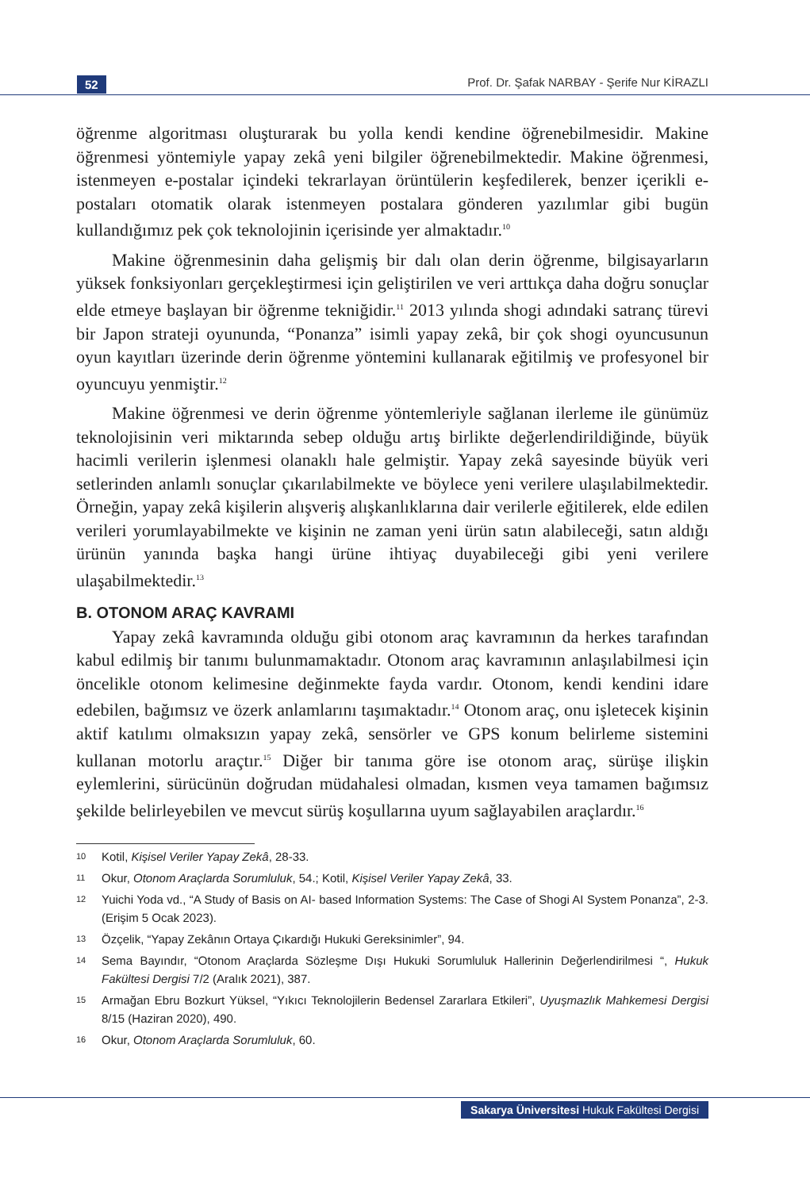52 Prof. Dr. Şafak NARBAY - Şerife Nur KİRAZLI
öğrenme algoritması oluşturarak bu yolla kendi kendine öğrenebilmesidir. Makine öğrenmesi yöntemiyle yapay zekâ yeni bilgiler öğrenebilmektedir. Makine öğrenmesi, istenmeyen e-postalar içindeki tekrarlayan örüntülerin keşfedilerek, benzer içerikli e- postaları otomatik olarak istenmeyen postalara gönderen yazılımlar gibi bugün kullandığımız pek çok teknolojinin içerisinde yer almaktadır.<sup>10</sup>
Makine öğrenmesinin daha gelişmiş bir dalı olan derin öğrenme, bilgisayarların yüksek fonksiyonları gerçekleştirmesi için geliştirilen ve veri arttıkça daha doğru sonuçlar elde etmeye başlayan bir öğrenme tekniğidir.<sup>11</sup> 2013 yılında shogi adındaki satranç türevi bir Japon strateji oyununda, “Ponanza” isimli yapay zekâ, bir çok shogi oyuncusunun oyun kayıtları üzerinde derin öğrenme yöntemini kullanarak eğitilmiş ve profesyonel bir oyuncuyu yenmiştir.<sup>12</sup>
Makine öğrenmesi ve derin öğrenme yöntemleriyle sağlanan ilerleme ile günümüz teknolojisinin veri miktarında sebep olduğu artış birlikte değerlendirildiğinde, büyük hacimli verilerin işlenmesi olanaklı hale gelmiştir. Yapay zekâ sayesinde büyük veri setlerinden anlamlı sonuçlar çıkarılabilmekte ve böylece yeni verilere ulaşılabilmektedir. Örneğin, yapay zekâ kişilerin alışveriş alışkanlıklarına dair verilerle eğitilerek, elde edilen verileri yorumlayabilmekte ve kişinin ne zaman yeni ürün satın alabileceği, satın aldığı ürünün yanında başka hangi ürüne ihtiyaç duyabileceği gibi yeni verilere ulaşabilmektedir.<sup>13</sup>
B. OTONOM ARAÇ KAVRAMI
Yapay zekâ kavramında olduğu gibi otonom araç kavramının da herkes tarafından kabul edilmiş bir tanımı bulunmamaktadır. Otonom araç kavramının anlaşılabilmesi için öncelikle otonom kelimesine değinmekte fayda vardır. Otonom, kendi kendini idare edebilen, bağımsız ve özerk anlamlarını taşımaktadır.<sup>14</sup> Otonom araç, onu işletecek kişinin aktif katılımı olmaksızın yapay zekâ, sensörler ve GPS konum belirleme sistemini kullanan motorlu araçtır.<sup>15</sup> Diğer bir tanıma göre ise otonom araç, sürüşe ilişkin eylemlerini, sürücünün doğrudan müdahalesi olmadan, kısmen veya tamamen bağımsız şekilde belirleyebilen ve mevcut sürüş koşullarına uyum sağlayabilen araçlardır.<sup>16</sup>
10 Kotil, Kişisel Veriler Yapay Zekâ, 28-33.
11 Okur, Otonom Araçlarda Sorumluluk, 54.; Kotil, Kişisel Veriler Yapay Zekâ, 33.
12 Yuichi Yoda vd., “A Study of Basis on AI- based Information Systems: The Case of Shogi AI System Ponanza”, 2-3. (Erişim 5 Ocak 2023).
13 Özçelik, “Yapay Zekânın Ortaya Çıkardığı Hukuki Gereksinimler”, 94.
14 Sema Bayındır, “Otonom Araçlarda Sözleşme Dışı Hukuki Sorumluluk Hallerinin Değerlendirilmesi “, Hukuk Fakültesi Dergisi 7/2 (Aralık 2021), 387.
15 Armağan Ebru Bozkurt Yüksel, “Yıkıcı Teknolojilerin Bedensel Zararlara Etkileri”, Uyuşmazlık Mahkemesi Dergisi 8/15 (Haziran 2020), 490.
16 Okur, Otonom Araçlarda Sorumluluk, 60.
Sakarya Üniversitesi Hukuk Fakültesi Dergisi